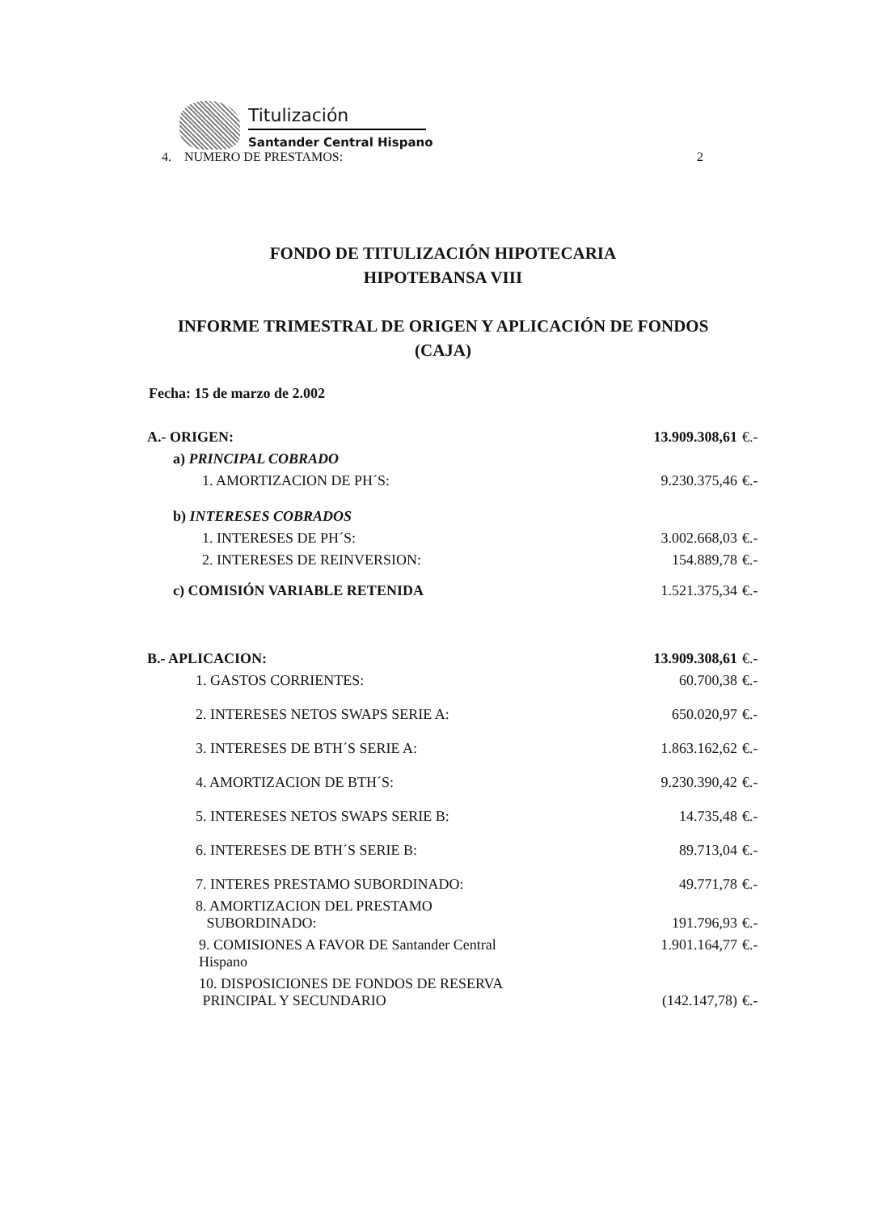Titulización
Santander Central Hispano
4. NUMERO DE PRESTAMOS: 2
FONDO DE TITULIZACIÓN HIPOTECARIA
HIPOTEBANSA VIII
INFORME TRIMESTRAL DE ORIGEN Y APLICACIÓN DE FONDOS
(CAJA)
Fecha: 15 de marzo de 2.002
| A.- ORIGEN: | 13.909.308,61 | €.- |
| a) PRINCIPAL COBRADO | | |
| 1. AMORTIZACION DE PH´S: | 9.230.375,46 | €.- |
| b) INTERESES COBRADOS | | |
| 1. INTERESES DE PH´S: | 3.002.668,03 | €.- |
| 2. INTERESES DE REINVERSION: | 154.889,78 | €.- |
| c) COMISIÓN VARIABLE RETENIDA | 1.521.375,34 | €.- |
| B.- APLICACION: | 13.909.308,61 | €.- |
| 1. GASTOS CORRIENTES: | 60.700,38 | €.- |
| 2. INTERESES NETOS SWAPS SERIE A: | 650.020,97 | €.- |
| 3. INTERESES DE BTH´S SERIE A: | 1.863.162,62 | €.- |
| 4. AMORTIZACION DE BTH´S: | 9.230.390,42 | €.- |
| 5. INTERESES NETOS SWAPS SERIE B: | 14.735,48 | €.- |
| 6. INTERESES DE BTH´S SERIE B: | 89.713,04 | €.- |
| 7. INTERES PRESTAMO SUBORDINADO: | 49.771,78 | €.- |
| 8. AMORTIZACION DEL PRESTAMO SUBORDINADO: | 191.796,93 | €.- |
| 9. COMISIONES A FAVOR DE Santander Central Hispano | 1.901.164,77 | €.- |
| 10. DISPOSICIONES DE FONDOS DE RESERVA PRINCIPAL Y SECUNDARIO | (142.147,78) | €.- |